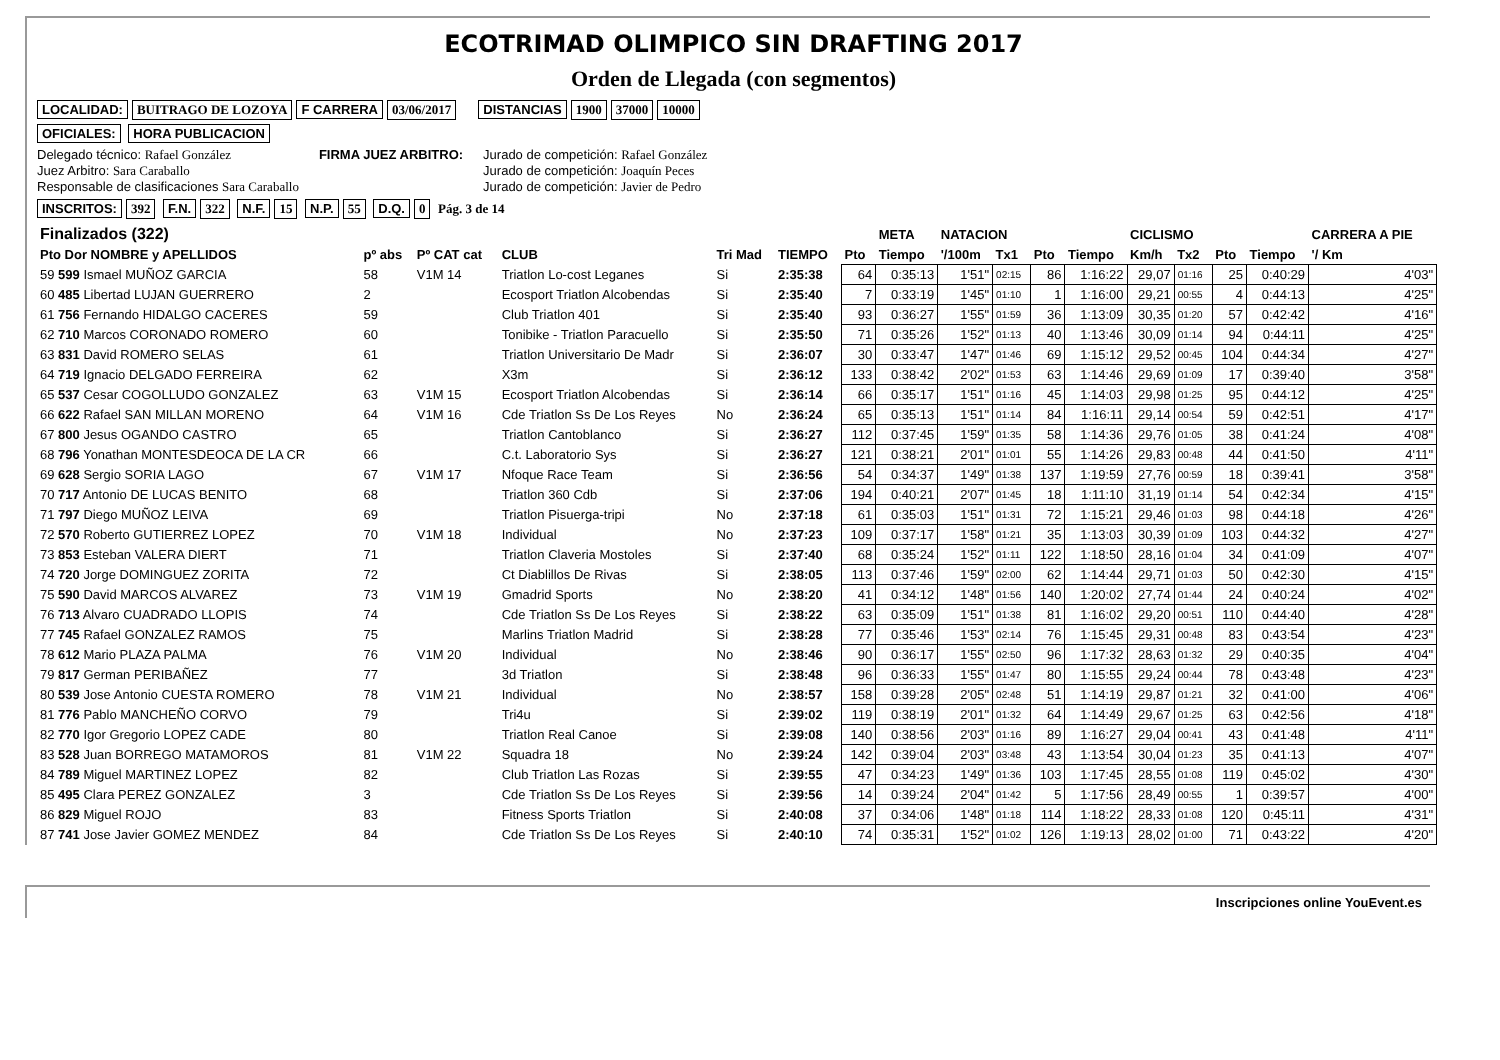ECOTRIMAD OLIMPICO SIN DRAFTING 2017
Orden de Llegada (con segmentos)
LOCALIDAD: BUITRAGO DE LOZOYA F CARRERA 03/06/2017 DISTANCIAS 1900 37000 10000
OFICIALES: HORA PUBLICACION
Delegado técnico: Rafael González
Juez Arbitro: Sara Caraballo
Responsable de clasificaciones Sara Caraballo
FIRMA JUEZ ARBITRO: Jurado de competición: Rafael González
Jurado de competición: Joaquín Peces
Jurado de competición: Javier de Pedro
INSCRITOS: 392 F.N. 322 N.F. 15 N.P. 55 D.Q. 0 Pág. 3 de 14
| Finalizados (322) | | | | | | | META | NATACION | | | | CICLISMO | | | | CARRERA A PIE |
| --- | --- | --- | --- | --- | --- | --- | --- | --- | --- | --- | --- | --- | --- | --- | --- | --- |
| Pto Dor NOMBRE y APELLIDOS | pº abs | Pº CAT cat | CLUB | Tri Mad | TIEMPO | Pto | Tiempo | '/100m | Tx1 | Pto | Tiempo | Km/h | Tx2 | Pto | Tiempo | '/ Km |
| 59 599 Ismael MUÑOZ GARCIA | 58 | V1M 14 | Triatlon Lo-cost Leganes | Si | 2:35:38 | 64 | 0:35:13 | 1'51" | 02:15 | 86 | 1:16:22 | 29,07 | 01:16 | 25 | 0:40:29 | 4'03" |
| 60 485 Libertad LUJAN GUERRERO | 2 | | Ecosport Triatlon Alcobendas | Si | 2:35:40 | 7 | 0:33:19 | 1'45" | 01:10 | 1 | 1:16:00 | 29,21 | 00:55 | 4 | 0:44:13 | 4'25" |
| 61 756 Fernando HIDALGO CACERES | 59 | | Club Triatlon 401 | Si | 2:35:40 | 93 | 0:36:27 | 1'55" | 01:59 | 36 | 1:13:09 | 30,35 | 01:20 | 57 | 0:42:42 | 4'16" |
| 62 710 Marcos CORONADO ROMERO | 60 | | Tonibike - Triatlon Paracuello | Si | 2:35:50 | 71 | 0:35:26 | 1'52" | 01:13 | 40 | 1:13:46 | 30,09 | 01:14 | 94 | 0:44:11 | 4'25" |
| 63 831 David ROMERO SELAS | 61 | | Triatlon Universitario De Madr | Si | 2:36:07 | 30 | 0:33:47 | 1'47" | 01:46 | 69 | 1:15:12 | 29,52 | 00:45 | 104 | 0:44:34 | 4'27" |
| 64 719 Ignacio DELGADO FERREIRA | 62 | | X3m | Si | 2:36:12 | 133 | 0:38:42 | 2'02" | 01:53 | 63 | 1:14:46 | 29,69 | 01:09 | 17 | 0:39:40 | 3'58" |
| 65 537 Cesar COGOLLUDO GONZALEZ | 63 | V1M 15 | Ecosport Triatlon Alcobendas | Si | 2:36:14 | 66 | 0:35:17 | 1'51" | 01:16 | 45 | 1:14:03 | 29,98 | 01:25 | 95 | 0:44:12 | 4'25" |
| 66 622 Rafael SAN MILLAN MORENO | 64 | V1M 16 | Cde Triatlon Ss De Los Reyes | No | 2:36:24 | 65 | 0:35:13 | 1'51" | 01:14 | 84 | 1:16:11 | 29,14 | 00:54 | 59 | 0:42:51 | 4'17" |
| 67 800 Jesus OGANDO CASTRO | 65 | | Triatlon Cantoblanco | Si | 2:36:27 | 112 | 0:37:45 | 1'59" | 01:35 | 58 | 1:14:36 | 29,76 | 01:05 | 38 | 0:41:24 | 4'08" |
| 68 796 Yonathan MONTESDEOCA DE LA CR | 66 | | C.t. Laboratorio Sys | Si | 2:36:27 | 121 | 0:38:21 | 2'01" | 01:01 | 55 | 1:14:26 | 29,83 | 00:48 | 44 | 0:41:50 | 4'11" |
| 69 628 Sergio SORIA LAGO | 67 | V1M 17 | Nfoque Race Team | Si | 2:36:56 | 54 | 0:34:37 | 1'49" | 01:38 | 137 | 1:19:59 | 27,76 | 00:59 | 18 | 0:39:41 | 3'58" |
| 70 717 Antonio DE LUCAS BENITO | 68 | | Triatlon 360 Cdb | Si | 2:37:06 | 194 | 0:40:21 | 2'07" | 01:45 | 18 | 1:11:10 | 31,19 | 01:14 | 54 | 0:42:34 | 4'15" |
| 71 797 Diego MUÑOZ LEIVA | 69 | | Triatlon Pisuerga-tripi | No | 2:37:18 | 61 | 0:35:03 | 1'51" | 01:31 | 72 | 1:15:21 | 29,46 | 01:03 | 98 | 0:44:18 | 4'26" |
| 72 570 Roberto GUTIERREZ LOPEZ | 70 | V1M 18 | Individual | No | 2:37:23 | 109 | 0:37:17 | 1'58" | 01:21 | 35 | 1:13:03 | 30,39 | 01:09 | 103 | 0:44:32 | 4'27" |
| 73 853 Esteban VALERA DIERT | 71 | | Triatlon Claveria Mostoles | Si | 2:37:40 | 68 | 0:35:24 | 1'52" | 01:11 | 122 | 1:18:50 | 28,16 | 01:04 | 34 | 0:41:09 | 4'07" |
| 74 720 Jorge DOMINGUEZ ZORITA | 72 | | Ct Diablillos De Rivas | Si | 2:38:05 | 113 | 0:37:46 | 1'59" | 02:00 | 62 | 1:14:44 | 29,71 | 01:03 | 50 | 0:42:30 | 4'15" |
| 75 590 David MARCOS ALVAREZ | 73 | V1M 19 | Gmadrid Sports | No | 2:38:20 | 41 | 0:34:12 | 1'48" | 01:56 | 140 | 1:20:02 | 27,74 | 01:44 | 24 | 0:40:24 | 4'02" |
| 76 713 Alvaro CUADRADO LLOPIS | 74 | | Cde Triatlon Ss De Los Reyes | Si | 2:38:22 | 63 | 0:35:09 | 1'51" | 01:38 | 81 | 1:16:02 | 29,20 | 00:51 | 110 | 0:44:40 | 4'28" |
| 77 745 Rafael GONZALEZ RAMOS | 75 | | Marlins Triatlon Madrid | Si | 2:38:28 | 77 | 0:35:46 | 1'53" | 02:14 | 76 | 1:15:45 | 29,31 | 00:48 | 83 | 0:43:54 | 4'23" |
| 78 612 Mario PLAZA PALMA | 76 | V1M 20 | Individual | No | 2:38:46 | 90 | 0:36:17 | 1'55" | 02:50 | 96 | 1:17:32 | 28,63 | 01:32 | 29 | 0:40:35 | 4'04" |
| 79 817 German PERIBAÑEZ | 77 | | 3d Triatlon | Si | 2:38:48 | 96 | 0:36:33 | 1'55" | 01:47 | 80 | 1:15:55 | 29,24 | 00:44 | 78 | 0:43:48 | 4'23" |
| 80 539 Jose Antonio CUESTA ROMERO | 78 | V1M 21 | Individual | No | 2:38:57 | 158 | 0:39:28 | 2'05" | 02:48 | 51 | 1:14:19 | 29,87 | 01:21 | 32 | 0:41:00 | 4'06" |
| 81 776 Pablo MANCHEÑO CORVO | 79 | | Tri4u | Si | 2:39:02 | 119 | 0:38:19 | 2'01" | 01:32 | 64 | 1:14:49 | 29,67 | 01:25 | 63 | 0:42:56 | 4'18" |
| 82 770 Igor Gregorio LOPEZ CADE | 80 | | Triatlon Real Canoe | Si | 2:39:08 | 140 | 0:38:56 | 2'03" | 01:16 | 89 | 1:16:27 | 29,04 | 00:41 | 43 | 0:41:48 | 4'11" |
| 83 528 Juan BORREGO MATAMOROS | 81 | V1M 22 | Squadra 18 | No | 2:39:24 | 142 | 0:39:04 | 2'03" | 03:48 | 43 | 1:13:54 | 30,04 | 01:23 | 35 | 0:41:13 | 4'07" |
| 84 789 Miguel MARTINEZ LOPEZ | 82 | | Club Triatlon Las Rozas | Si | 2:39:55 | 47 | 0:34:23 | 1'49" | 01:36 | 103 | 1:17:45 | 28,55 | 01:08 | 119 | 0:45:02 | 4'30" |
| 85 495 Clara PEREZ GONZALEZ | 3 | | Cde Triatlon Ss De Los Reyes | Si | 2:39:56 | 14 | 0:39:24 | 2'04" | 01:42 | 5 | 1:17:56 | 28,49 | 00:55 | 1 | 0:39:57 | 4'00" |
| 86 829 Miguel ROJO | 83 | | Fitness Sports Triatlon | Si | 2:40:08 | 37 | 0:34:06 | 1'48" | 01:18 | 114 | 1:18:22 | 28,33 | 01:08 | 120 | 0:45:11 | 4'31" |
| 87 741 Jose Javier GOMEZ MENDEZ | 84 | | Cde Triatlon Ss De Los Reyes | Si | 2:40:10 | 74 | 0:35:31 | 1'52" | 01:02 | 126 | 1:19:13 | 28,02 | 01:00 | 71 | 0:43:22 | 4'20" |
Inscripciones online YouEvent.es